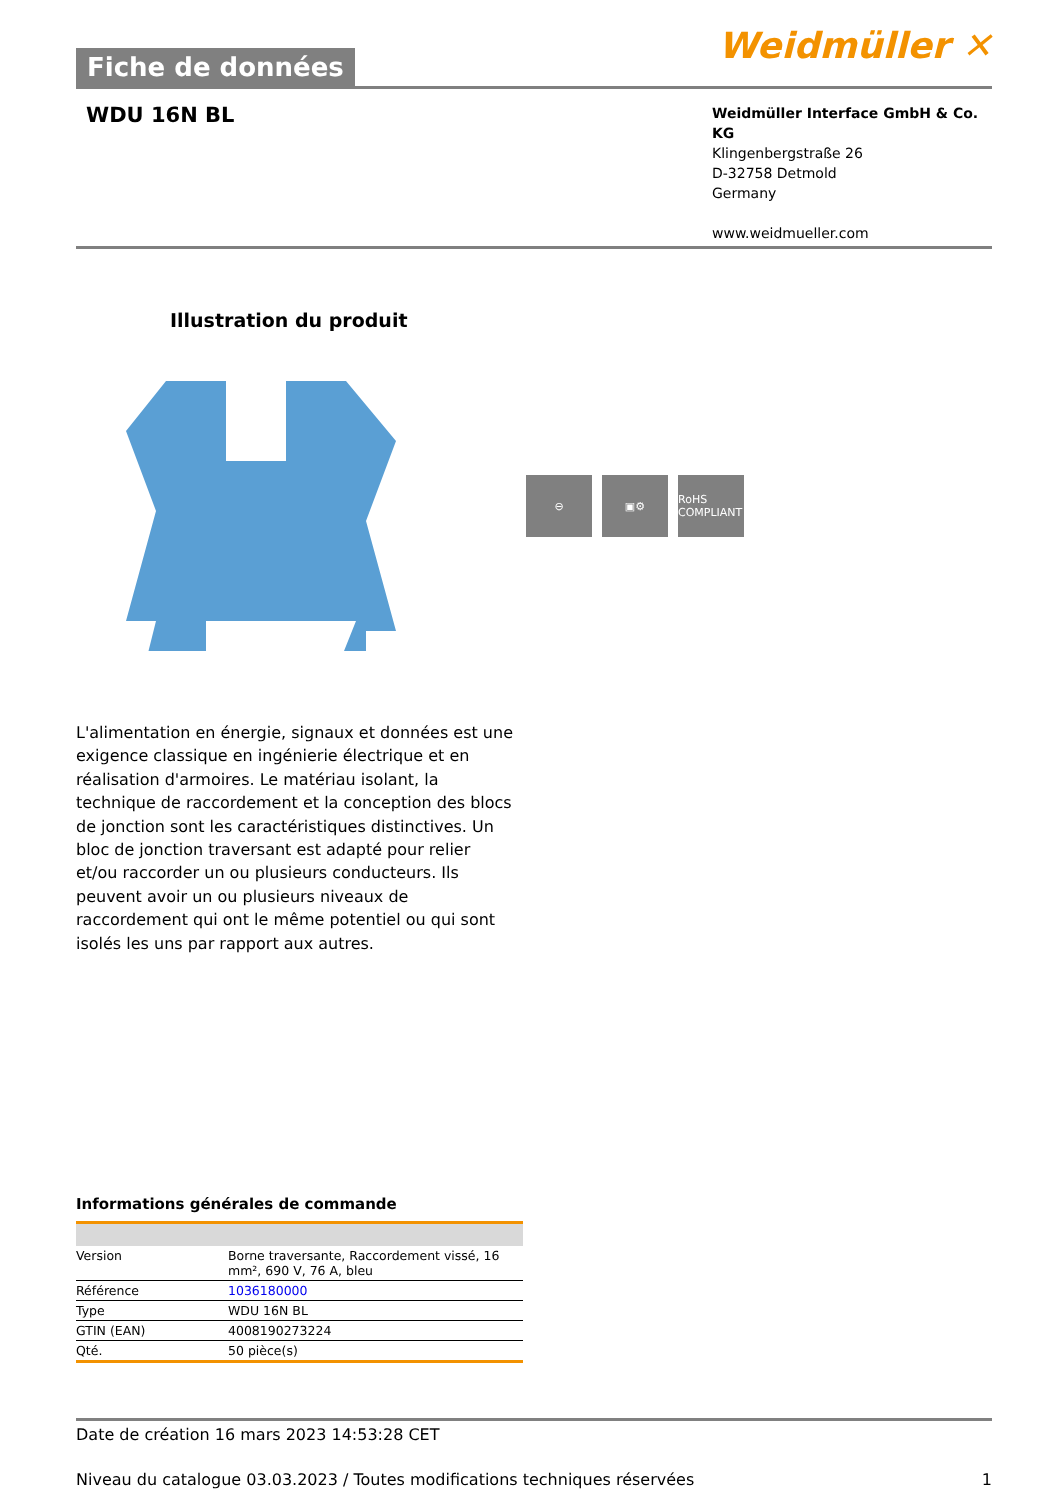Fiche de données
Weidmüller ✕
WDU 16N BL
Weidmüller Interface GmbH & Co. KG
Klingenbergstraße 26
D-32758 Detmold
Germany
www.weidmueller.com
Illustration du produit
⊖ ▣⚙ RoHS COMPLIANT
L'alimentation en énergie, signaux et données est une exigence classique en ingénierie électrique et en réalisation d'armoires. Le matériau isolant, la technique de raccordement et la conception des blocs de jonction sont les caractéristiques distinctives. Un bloc de jonction traversant est adapté pour relier et/ou raccorder un ou plusieurs conducteurs. Ils peuvent avoir un ou plusieurs niveaux de raccordement qui ont le même potentiel ou qui sont isolés les uns par rapport aux autres.
Informations générales de commande
| Version | Borne traversante, Raccordement vissé, 16 mm², 690 V, 76 A, bleu |
| Référence | 1036180000 |
| Type | WDU 16N BL |
| GTIN (EAN) | 4008190273224 |
| Qté. | 50 pièce(s) |
Date de création 16 mars 2023 14:53:28 CET
Niveau du catalogue 03.03.2023 / Toutes modifications techniques réservées 1